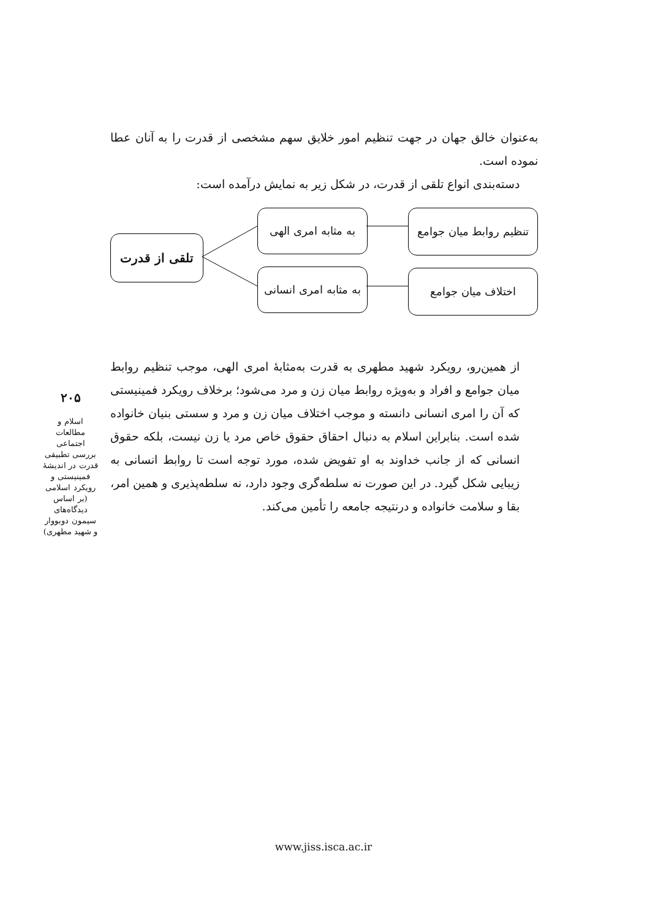به‌عنوان خالق جهان در جهت تنظیم امور خلایق سهم مشخصی از قدرت را به آنان عطا نموده است.
دسته‌بندی انواع تلقی از قدرت، در شکل زیر به نمایش درآمده است:
تلقی از قدرت
به مثابه امری الهی
به مثابه امری انسانی
تنظیم روابط میان جوامع
اختلاف میان جوامع
از همین‌رو، رویکرد شهید مطهری به قدرت به‌مثابهٔ امری الهی، موجب تنظیم روابط میان جوامع و افراد و به‌ویژه روابط میان زن و مرد می‌شود؛ برخلاف رویکرد فمینیستی که آن را امری انسانی دانسته و موجب اختلاف میان زن و مرد و سستی بنیان خانواده شده است. بنابراین اسلام به دنبال احقاق حقوق خاص مرد یا زن نیست، بلکه حقوق انسانی که از جانب خداوند به او تفویض شده، مورد توجه است تا روابط انسانی به زیبایی شکل گیرد. در این صورت نه سلطه‌گری وجود دارد، نه سلطه‌پذیری و همین امر، بقا و سلامت خانواده و درنتیجه جامعه را تأمین می‌کند.
۲۰۵
اسلام و مطالعات اجتماعی
بررسی تطبیقی قدرت در اندیشهٔ فمینیستی و رویکرد اسلامی (بر اساس دیدگاه‌های سیمون دوبووار و شهید مطهری)
www.jiss.isca.ac.ir